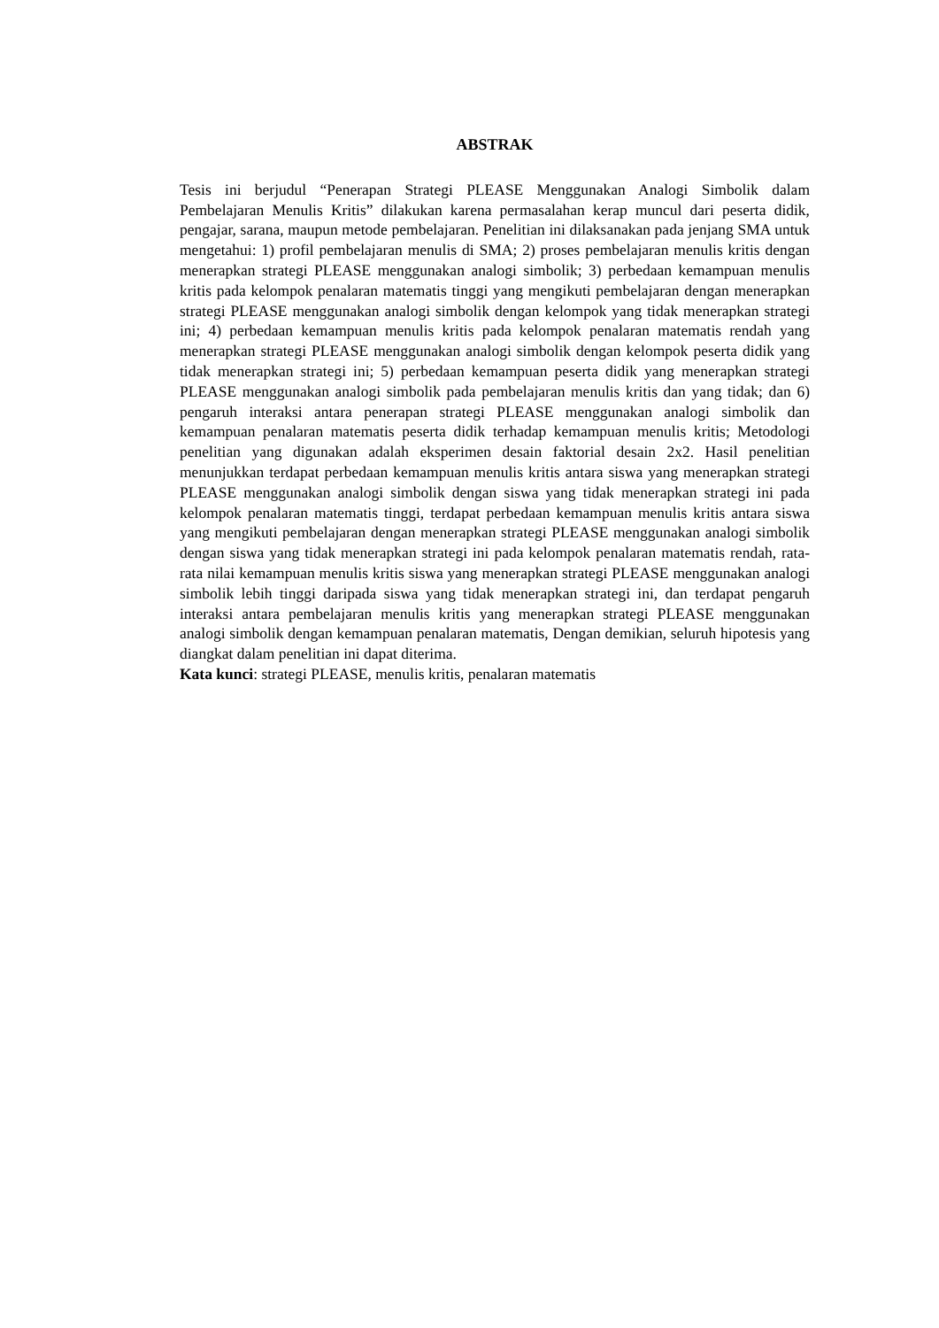ABSTRAK
Tesis ini berjudul “Penerapan Strategi PLEASE Menggunakan Analogi Simbolik dalam Pembelajaran Menulis Kritis” dilakukan karena permasalahan kerap muncul dari peserta didik, pengajar, sarana, maupun metode pembelajaran. Penelitian ini dilaksanakan pada jenjang SMA untuk mengetahui: 1) profil pembelajaran menulis di SMA; 2) proses pembelajaran menulis kritis dengan menerapkan strategi PLEASE menggunakan analogi simbolik; 3) perbedaan kemampuan menulis kritis pada kelompok penalaran matematis tinggi yang mengikuti pembelajaran dengan menerapkan strategi PLEASE menggunakan analogi simbolik dengan kelompok yang tidak menerapkan strategi ini; 4) perbedaan kemampuan menulis kritis pada kelompok penalaran matematis rendah yang menerapkan strategi PLEASE menggunakan analogi simbolik dengan kelompok peserta didik yang tidak menerapkan strategi ini; 5) perbedaan kemampuan peserta didik yang menerapkan strategi PLEASE menggunakan analogi simbolik pada pembelajaran menulis kritis dan yang tidak; dan 6) pengaruh interaksi antara penerapan strategi PLEASE menggunakan analogi simbolik dan kemampuan penalaran matematis peserta didik terhadap kemampuan menulis kritis; Metodologi penelitian yang digunakan adalah eksperimen desain faktorial desain 2x2. Hasil penelitian menunjukkan terdapat perbedaan kemampuan menulis kritis antara siswa yang menerapkan strategi PLEASE menggunakan analogi simbolik dengan siswa yang tidak menerapkan strategi ini pada kelompok penalaran matematis tinggi, terdapat perbedaan kemampuan menulis kritis antara siswa yang mengikuti pembelajaran dengan menerapkan strategi PLEASE menggunakan analogi simbolik dengan siswa yang tidak menerapkan strategi ini pada kelompok penalaran matematis rendah, rata-rata nilai kemampuan menulis kritis siswa yang menerapkan strategi PLEASE menggunakan analogi simbolik lebih tinggi daripada siswa yang tidak menerapkan strategi ini, dan terdapat pengaruh interaksi antara pembelajaran menulis kritis yang menerapkan strategi PLEASE menggunakan analogi simbolik dengan kemampuan penalaran matematis, Dengan demikian, seluruh hipotesis yang diangkat dalam penelitian ini dapat diterima.
Kata kunci: strategi PLEASE, menulis kritis, penalaran matematis